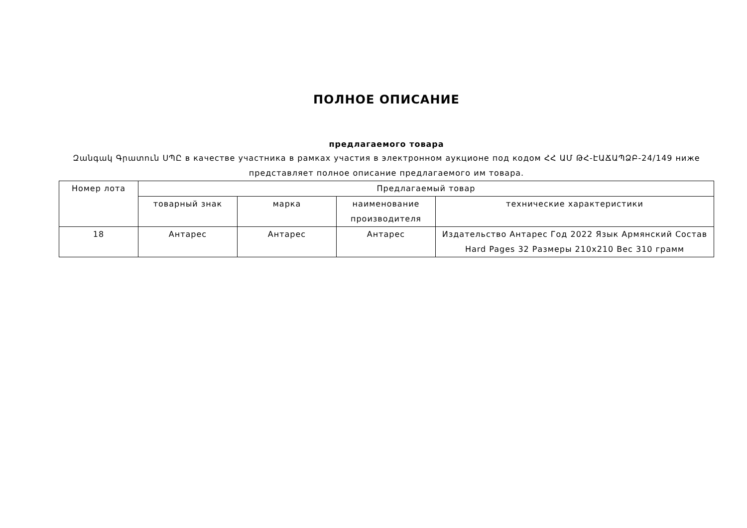ПОЛНОЕ ОПИСАНИЕ
предлагаемого товара
Զանգակ Գրատուն ՍՊԸ в качестве участника в рамках участия в электронном аукционе под кодом ՀՀ ԱՄ ԹՀ-ԷԱՃԱՊՁԲ-24/149 ниже представляет полное описание предлагаемого им товара.
| Номер лота | Предлагаемый товар | | | |
| --- | --- | --- | --- | --- |
| | товарный знак | марка | наименование производителя | технические характеристики |
| 18 | Антарес | Антарес | Антарес | Издательство Антарес Год 2022 Язык Армянский Состав Hard Pages 32 Размеры 210x210 Вес 310 грамм |